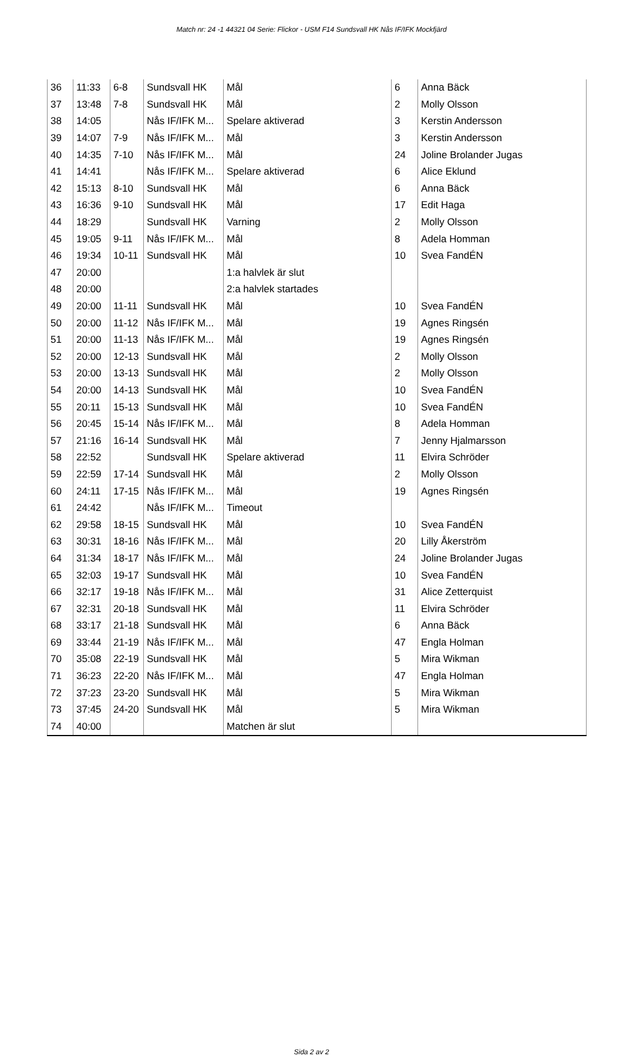Match nr: 24 -1 44321 04 Serie: Flickor - USM F14 Sundsvall HK Nås IF/IFK Mockfjärd
| 36 | 11:33 | 6-8 | Sundsvall HK | Mål | 6 | Anna Bäck |
| 37 | 13:48 | 7-8 | Sundsvall HK | Mål | 2 | Molly Olsson |
| 38 | 14:05 | | Nås IF/IFK M... | Spelare aktiverad | 3 | Kerstin Andersson |
| 39 | 14:07 | 7-9 | Nås IF/IFK M... | Mål | 3 | Kerstin Andersson |
| 40 | 14:35 | 7-10 | Nås IF/IFK M... | Mål | 24 | Joline Brolander Jugas |
| 41 | 14:41 | | Nås IF/IFK M... | Spelare aktiverad | 6 | Alice Eklund |
| 42 | 15:13 | 8-10 | Sundsvall HK | Mål | 6 | Anna Bäck |
| 43 | 16:36 | 9-10 | Sundsvall HK | Mål | 17 | Edit Haga |
| 44 | 18:29 | | Sundsvall HK | Varning | 2 | Molly Olsson |
| 45 | 19:05 | 9-11 | Nås IF/IFK M... | Mål | 8 | Adela Homman |
| 46 | 19:34 | 10-11 | Sundsvall HK | Mål | 10 | Svea FandÉN |
| 47 | 20:00 | | | 1:a halvlek är slut | | |
| 48 | 20:00 | | | 2:a halvlek startades | | |
| 49 | 20:00 | 11-11 | Sundsvall HK | Mål | 10 | Svea FandÉN |
| 50 | 20:00 | 11-12 | Nås IF/IFK M... | Mål | 19 | Agnes Ringsén |
| 51 | 20:00 | 11-13 | Nås IF/IFK M... | Mål | 19 | Agnes Ringsén |
| 52 | 20:00 | 12-13 | Sundsvall HK | Mål | 2 | Molly Olsson |
| 53 | 20:00 | 13-13 | Sundsvall HK | Mål | 2 | Molly Olsson |
| 54 | 20:00 | 14-13 | Sundsvall HK | Mål | 10 | Svea FandÉN |
| 55 | 20:11 | 15-13 | Sundsvall HK | Mål | 10 | Svea FandÉN |
| 56 | 20:45 | 15-14 | Nås IF/IFK M... | Mål | 8 | Adela Homman |
| 57 | 21:16 | 16-14 | Sundsvall HK | Mål | 7 | Jenny Hjalmarsson |
| 58 | 22:52 | | Sundsvall HK | Spelare aktiverad | 11 | Elvira Schröder |
| 59 | 22:59 | 17-14 | Sundsvall HK | Mål | 2 | Molly Olsson |
| 60 | 24:11 | 17-15 | Nås IF/IFK M... | Mål | 19 | Agnes Ringsén |
| 61 | 24:42 | | Nås IF/IFK M... | Timeout | | |
| 62 | 29:58 | 18-15 | Sundsvall HK | Mål | 10 | Svea FandÉN |
| 63 | 30:31 | 18-16 | Nås IF/IFK M... | Mål | 20 | Lilly Åkerström |
| 64 | 31:34 | 18-17 | Nås IF/IFK M... | Mål | 24 | Joline Brolander Jugas |
| 65 | 32:03 | 19-17 | Sundsvall HK | Mål | 10 | Svea FandÉN |
| 66 | 32:17 | 19-18 | Nås IF/IFK M... | Mål | 31 | Alice Zetterquist |
| 67 | 32:31 | 20-18 | Sundsvall HK | Mål | 11 | Elvira Schröder |
| 68 | 33:17 | 21-18 | Sundsvall HK | Mål | 6 | Anna Bäck |
| 69 | 33:44 | 21-19 | Nås IF/IFK M... | Mål | 47 | Engla Holman |
| 70 | 35:08 | 22-19 | Sundsvall HK | Mål | 5 | Mira Wikman |
| 71 | 36:23 | 22-20 | Nås IF/IFK M... | Mål | 47 | Engla Holman |
| 72 | 37:23 | 23-20 | Sundsvall HK | Mål | 5 | Mira Wikman |
| 73 | 37:45 | 24-20 | Sundsvall HK | Mål | 5 | Mira Wikman |
| 74 | 40:00 | | | Matchen är slut | | |
Sida 2 av 2